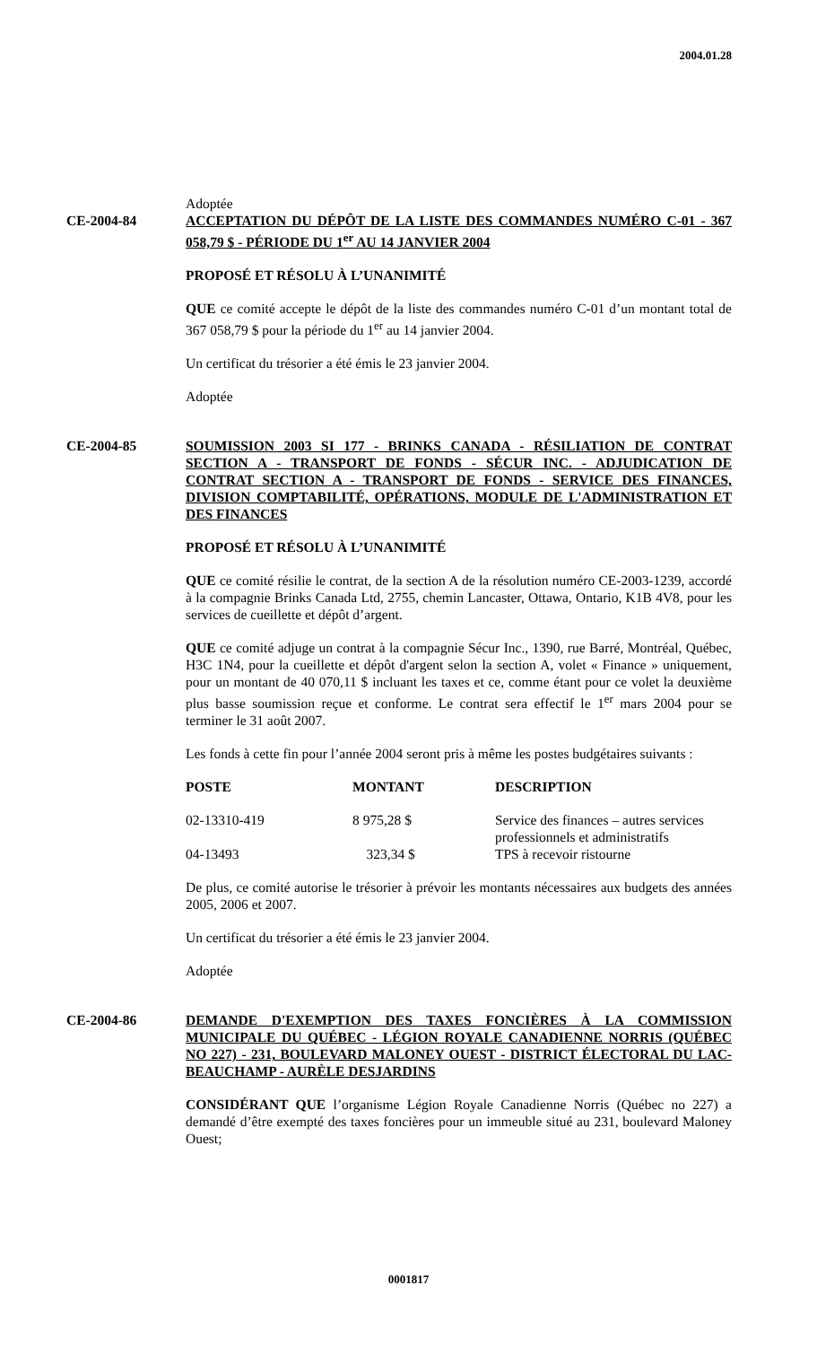2004.01.28
Adoptée
CE-2004-84 ACCEPTATION DU DÉPÔT DE LA LISTE DES COMMANDES NUMÉRO C-01 - 367 058,79 $ - PÉRIODE DU 1<sup>er</sup> AU 14 JANVIER 2004
PROPOSÉ ET RÉSOLU À L’UNANIMITÉ
QUE ce comité accepte le dépôt de la liste des commandes numéro C-01 d’un montant total de 367 058,79 $ pour la période du 1<sup>er</sup> au 14 janvier 2004.
Un certificat du trésorier a été émis le 23 janvier 2004.
Adoptée
CE-2004-85 SOUMISSION 2003 SI 177 - BRINKS CANADA - RÉSILIATION DE CONTRAT SECTION A - TRANSPORT DE FONDS - SÉCUR INC. - ADJUDICATION DE CONTRAT SECTION A - TRANSPORT DE FONDS - SERVICE DES FINANCES, DIVISION COMPTABILITÉ, OPÉRATIONS, MODULE DE L'ADMINISTRATION ET DES FINANCES
PROPOSÉ ET RÉSOLU À L’UNANIMITÉ
QUE ce comité résilie le contrat, de la section A de la résolution numéro CE-2003-1239, accordé à la compagnie Brinks Canada Ltd, 2755, chemin Lancaster, Ottawa, Ontario, K1B 4V8, pour les services de cueillette et dépôt d’argent.
QUE ce comité adjuge un contrat à la compagnie Sécur Inc., 1390, rue Barré, Montréal, Québec, H3C 1N4, pour la cueillette et dépôt d'argent selon la section A, volet « Finance » uniquement, pour un montant de 40 070,11 $ incluant les taxes et ce, comme étant pour ce volet la deuxième plus basse soumission reçue et conforme. Le contrat sera effectif le 1<sup>er</sup> mars 2004 pour se terminer le 31 août 2007.
Les fonds à cette fin pour l’année 2004 seront pris à même les postes budgétaires suivants :
| POSTE | MONTANT | DESCRIPTION |
| --- | --- | --- |
| 02-13310-419 | 8 975,28 $ | Service des finances – autres services professionnels et administratifs |
| 04-13493 | 323,34 $ | TPS à recevoir ristourne |
De plus, ce comité autorise le trésorier à prévoir les montants nécessaires aux budgets des années 2005, 2006 et 2007.
Un certificat du trésorier a été émis le 23 janvier 2004.
Adoptée
CE-2004-86 DEMANDE D'EXEMPTION DES TAXES FONCIÈRES À LA COMMISSION MUNICIPALE DU QUÉBEC - LÉGION ROYALE CANADIENNE NORRIS (QUÉBEC NO 227) - 231, BOULEVARD MALONEY OUEST - DISTRICT ÉLECTORAL DU LAC-BEAUCHAMP - AURÈLE DESJARDINS
CONSIDÉRANT QUE l’organisme Légion Royale Canadienne Norris (Québec no 227) a demandé d’être exempté des taxes foncières pour un immeuble situé au 231, boulevard Maloney Ouest;
0001817